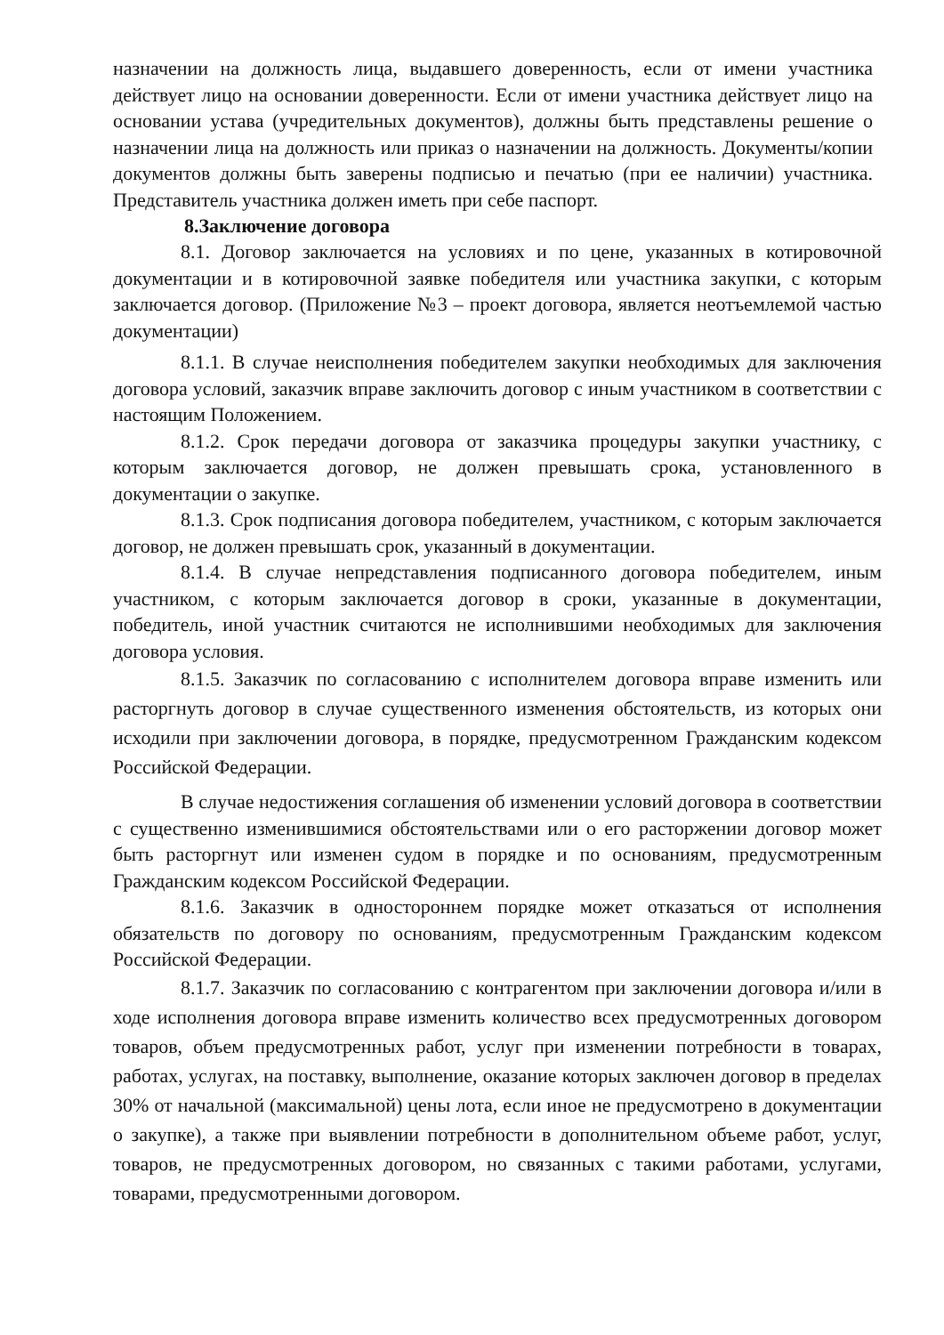назначении на должность лица, выдавшего доверенность, если от имени участника действует лицо на основании доверенности. Если от имени участника действует лицо на основании устава (учредительных документов), должны быть представлены решение о назначении лица на должность или приказ о назначении на должность. Документы/копии документов должны быть заверены подписью и печатью (при ее наличии) участника. Представитель участника должен иметь при себе паспорт.
8.Заключение договора
8.1. Договор заключается на условиях и по цене, указанных в котировочной документации и в котировочной заявке победителя или участника закупки, с которым заключается договор. (Приложение №3 – проект договора, является неотъемлемой частью документации)
8.1.1. В случае неисполнения победителем закупки необходимых для заключения договора условий, заказчик вправе заключить договор с иным участником в соответствии с настоящим Положением.
8.1.2. Срок передачи договора от заказчика процедуры закупки участнику, с которым заключается договор, не должен превышать срока, установленного в документации о закупке.
8.1.3. Срок подписания договора победителем, участником, с которым заключается договор, не должен превышать срок, указанный в документации.
8.1.4. В случае непредставления подписанного договора победителем, иным участником, с которым заключается договор в сроки, указанные в документации, победитель, иной участник считаются не исполнившими необходимых для заключения договора условия.
8.1.5. Заказчик по согласованию с исполнителем договора вправе изменить или расторгнуть договор в случае существенного изменения обстоятельств, из которых они исходили при заключении договора, в порядке, предусмотренном Гражданским кодексом Российской Федерации.
В случае недостижения соглашения об изменении условий договора в соответствии с существенно изменившимися обстоятельствами или о его расторжении договор может быть расторгнут или изменен судом в порядке и по основаниям, предусмотренным Гражданским кодексом Российской Федерации.
8.1.6. Заказчик в одностороннем порядке может отказаться от исполнения обязательств по договору по основаниям, предусмотренным Гражданским кодексом Российской Федерации.
8.1.7. Заказчик по согласованию с контрагентом при заключении договора и/или в ходе исполнения договора вправе изменить количество всех предусмотренных договором товаров, объем предусмотренных работ, услуг при изменении потребности в товарах, работах, услугах, на поставку, выполнение, оказание которых заключен договор в пределах 30% от начальной (максимальной) цены лота, если иное не предусмотрено в документации о закупке), а также при выявлении потребности в дополнительном объеме работ, услуг, товаров, не предусмотренных договором, но связанных с такими работами, услугами, товарами, предусмотренными договором.